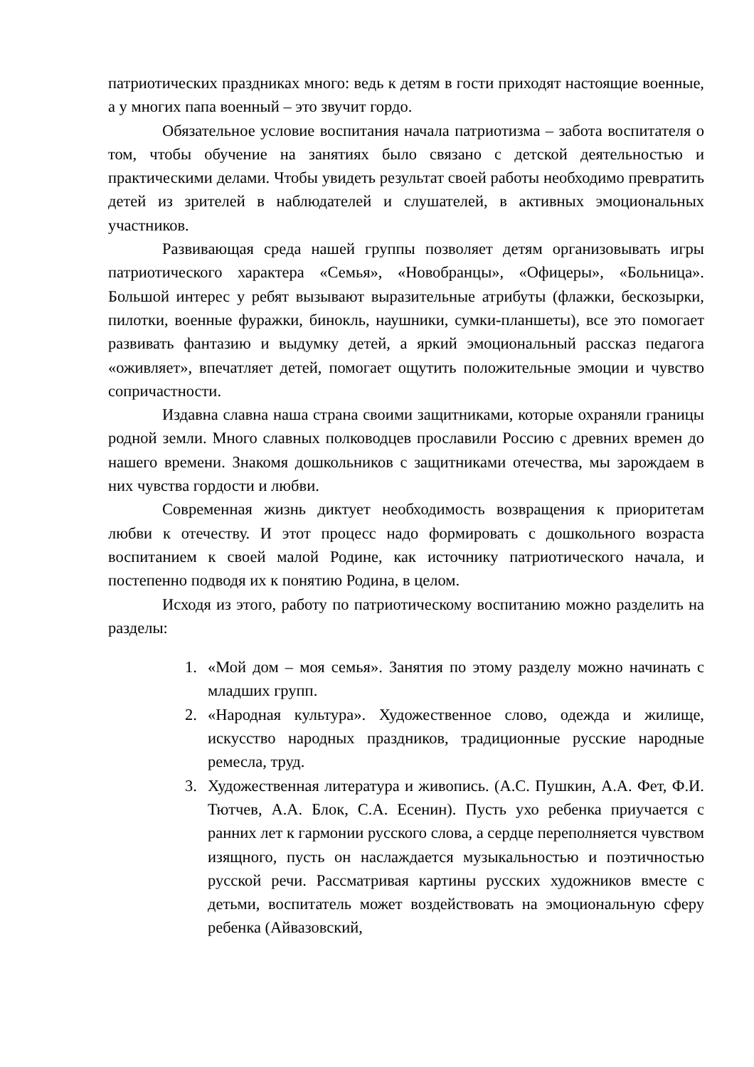патриотических праздниках много: ведь к детям в гости приходят настоящие военные, а у многих папа военный – это звучит гордо.
Обязательное условие воспитания начала патриотизма – забота воспитателя о том, чтобы обучение на занятиях было связано с детской деятельностью и практическими делами. Чтобы увидеть результат своей работы необходимо превратить детей из зрителей в наблюдателей и слушателей, в активных эмоциональных участников.
Развивающая среда нашей группы позволяет детям организовывать игры патриотического характера «Семья», «Новобранцы», «Офицеры», «Больница». Большой интерес у ребят вызывают выразительные атрибуты (флажки, бескозырки, пилотки, военные фуражки, бинокль, наушники, сумки-планшеты), все это помогает развивать фантазию и выдумку детей, а яркий эмоциональный рассказ педагога «оживляет», впечатляет детей, помогает ощутить положительные эмоции и чувство сопричастности.
Издавна славна наша страна своими защитниками, которые охраняли границы родной земли. Много славных полководцев прославили Россию с древних времен до нашего времени. Знакомя дошкольников с защитниками отечества, мы зарождаем в них чувства гордости и любви.
Современная жизнь диктует необходимость возвращения к приоритетам любви к отечеству. И этот процесс надо формировать с дошкольного возраста воспитанием к своей малой Родине, как источнику патриотического начала, и постепенно подводя их к понятию Родина, в целом.
Исходя из этого, работу по патриотическому воспитанию можно разделить на разделы:
1. «Мой дом – моя семья». Занятия по этому разделу можно начинать с младших групп.
2. «Народная культура». Художественное слово, одежда и жилище, искусство народных праздников, традиционные русские народные ремесла, труд.
3. Художественная литература и живопись. (А.С. Пушкин, А.А. Фет, Ф.И. Тютчев, А.А. Блок, С.А. Есенин). Пусть ухо ребенка приучается с ранних лет к гармонии русского слова, а сердце переполняется чувством изящного, пусть он наслаждается музыкальностью и поэтичностью русской речи. Рассматривая картины русских художников вместе с детьми, воспитатель может воздействовать на эмоциональную сферу ребенка (Айвазовский,